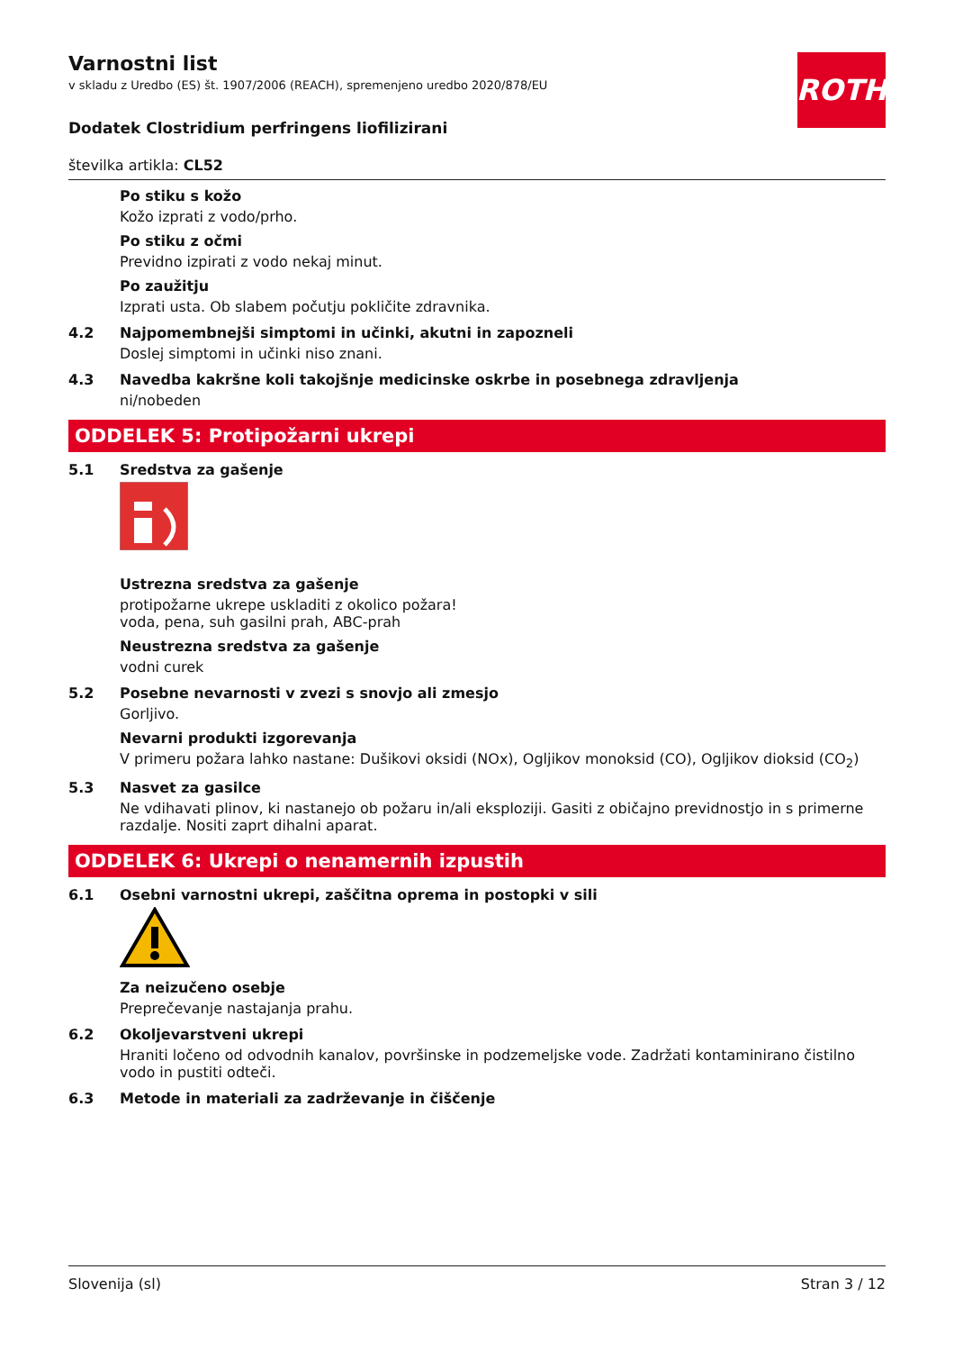ROTH
Varnostni list
v skladu z Uredbo (ES) št. 1907/2006 (REACH), spremenjeno uredbo 2020/878/EU
Dodatek Clostridium perfringens liofilizirani
številka artikla: CL52
Po stiku s kožo
Kožo izprati z vodo/prho.
Po stiku z očmi
Previdno izpirati z vodo nekaj minut.
Po zaužitju
Izprati usta. Ob slabem počutju pokličite zdravnika.
4.2 Najpomembnejši simptomi in učinki, akutni in zapozneli
Doslej simptomi in učinki niso znani.
4.3 Navedba kakršne koli takojšnje medicinske oskrbe in posebnega zdravljenja
ni/nobeden
ODDELEK 5: Protipožarni ukrepi
5.1 Sredstva za gašenje
Ustrezna sredstva za gašenje
protipožarne ukrepe uskladiti z okolico požara!
voda, pena, suh gasilni prah, ABC-prah
Neustrezna sredstva za gašenje
vodni curek
5.2 Posebne nevarnosti v zvezi s snovjo ali zmesjo
Gorljivo.
Nevarni produkti izgorevanja
V primeru požara lahko nastane: Dušikovi oksidi (NOx), Ogljikov monoksid (CO), Ogljikov dioksid (CO<sub>2</sub>)
5.3 Nasvet za gasilce
Ne vdihavati plinov, ki nastanejo ob požaru in/ali eksploziji. Gasiti z običajno previdnostjo in s primerne razdalje. Nositi zaprt dihalni aparat.
ODDELEK 6: Ukrepi o nenamernih izpustih
6.1 Osebni varnostni ukrepi, zaščitna oprema in postopki v sili
Za neizučeno osebje
Preprečevanje nastajanja prahu.
6.2 Okoljevarstveni ukrepi
Hraniti ločeno od odvodnih kanalov, površinske in podzemeljske vode. Zadržati kontaminirano čistilno vodo in pustiti odteči.
6.3 Metode in materiali za zadrževanje in čiščenje
Slovenija (sl) Stran 3 / 12